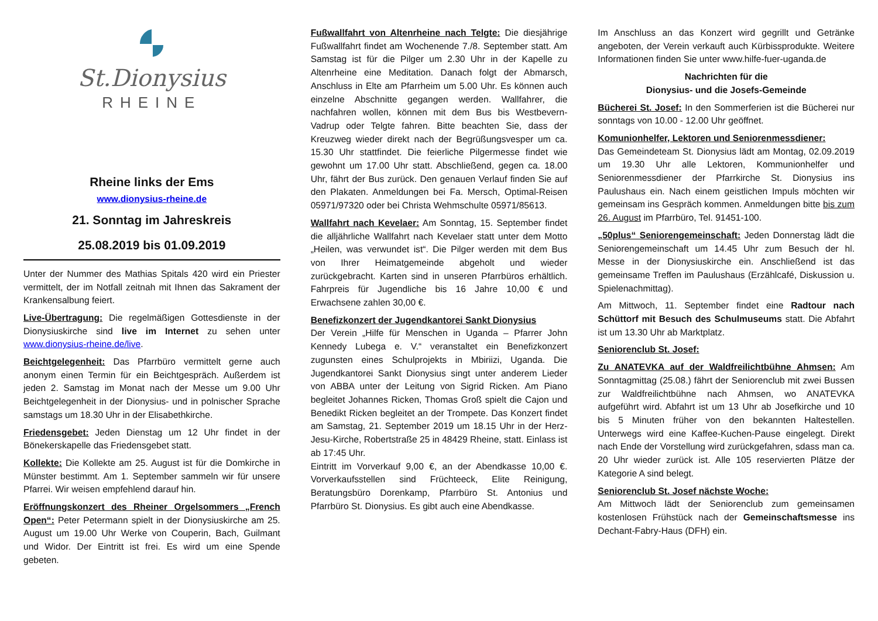St.Dionysius
RHEINE
Rheine links der Ems
www.dionysius-rheine.de
21. Sonntag im Jahreskreis
25.08.2019 bis 01.09.2019
Unter der Nummer des Mathias Spitals 420 wird ein Priester vermittelt, der im Notfall zeitnah mit Ihnen das Sakrament der Krankensalbung feiert.
Live-Übertragung: Die regelmäßigen Gottesdienste in der Dionysiuskirche sind live im Internet zu sehen unter www.dionysius-rheine.de/live.
Beichtgelegenheit: Das Pfarrbüro vermittelt gerne auch anonym einen Termin für ein Beichtgespräch. Außerdem ist jeden 2. Samstag im Monat nach der Messe um 9.00 Uhr Beichtgelegenheit in der Dionysius- und in polnischer Sprache samstags um 18.30 Uhr in der Elisabethkirche.
Friedensgebet: Jeden Dienstag um 12 Uhr findet in der Bönekerskapelle das Friedensgebet statt.
Kollekte: Die Kollekte am 25. August ist für die Domkirche in Münster bestimmt. Am 1. September sammeln wir für unsere Pfarrei. Wir weisen empfehlend darauf hin.
Eröffnungskonzert des Rheiner Orgelsommers „French Open“: Peter Petermann spielt in der Dionysiuskirche am 25. August um 19.00 Uhr Werke von Couperin, Bach, Guilmant und Widor. Der Eintritt ist frei. Es wird um eine Spende gebeten.
Fußwallfahrt von Altenrheine nach Telgte: Die diesjährige Fußwallfahrt findet am Wochenende 7./8. September statt. Am Samstag ist für die Pilger um 2.30 Uhr in der Kapelle zu Altenrheine eine Meditation. Danach folgt der Abmarsch, Anschluss in Elte am Pfarrheim um 5.00 Uhr. Es können auch einzelne Abschnitte gegangen werden. Wallfahrer, die nachfahren wollen, können mit dem Bus bis Westbevern-Vadrup oder Telgte fahren. Bitte beachten Sie, dass der Kreuzweg wieder direkt nach der Begrüßungsvesper um ca. 15.30 Uhr stattfindet. Die feierliche Pilgermesse findet wie gewohnt um 17.00 Uhr statt. Abschließend, gegen ca. 18.00 Uhr, fährt der Bus zurück. Den genauen Verlauf finden Sie auf den Plakaten. Anmeldungen bei Fa. Mersch, Optimal-Reisen 05971/97320 oder bei Christa Wehmschulte 05971/85613.
Wallfahrt nach Kevelaer: Am Sonntag, 15. September findet die alljährliche Wallfahrt nach Kevelaer statt unter dem Motto „Heilen, was verwundet ist“. Die Pilger werden mit dem Bus von Ihrer Heimatgemeinde abgeholt und wieder zurückgebracht. Karten sind in unseren Pfarrbüros erhältlich. Fahrpreis für Jugendliche bis 16 Jahre 10,00 € und Erwachsene zahlen 30,00 €.
Benefizkonzert der Jugendkantorei Sankt Dionysius
Der Verein „Hilfe für Menschen in Uganda – Pfarrer John Kennedy Lubega e. V.“ veranstaltet ein Benefizkonzert zugunsten eines Schulprojekts in Mbiriizi, Uganda. Die Jugendkantorei Sankt Dionysius singt unter anderem Lieder von ABBA unter der Leitung von Sigrid Ricken. Am Piano begleitet Johannes Ricken, Thomas Groß spielt die Cajon und Benedikt Ricken begleitet an der Trompete. Das Konzert findet am Samstag, 21. September 2019 um 18.15 Uhr in der Herz-Jesu-Kirche, Robertstraße 25 in 48429 Rheine, statt. Einlass ist ab 17:45 Uhr.
Eintritt im Vorverkauf 9,00 €, an der Abendkasse 10,00 €. Vorverkaufsstellen sind Früchteeck, Elite Reinigung, Beratungsbüro Dorenkamp, Pfarrbüro St. Antonius und Pfarrbüro St. Dionysius. Es gibt auch eine Abendkasse.
Im Anschluss an das Konzert wird gegrillt und Getränke angeboten, der Verein verkauft auch Kürbissprodukte. Weitere Informationen finden Sie unter www.hilfe-fuer-uganda.de
Nachrichten für die
Dionysius- und die Josefs-Gemeinde
Bücherei St. Josef: In den Sommerferien ist die Bücherei nur sonntags von 10.00 - 12.00 Uhr geöffnet.
Komunionhelfer, Lektoren und Seniorenmessdiener:
Das Gemeindeteam St. Dionysius lädt am Montag, 02.09.2019 um 19.30 Uhr alle Lektoren, Kommunionhelfer und Seniorenmessdiener der Pfarrkirche St. Dionysius ins Paulushaus ein. Nach einem geistlichen Impuls möchten wir gemeinsam ins Gespräch kommen. Anmeldungen bitte bis zum 26. August im Pfarrbüro, Tel. 91451-100.
„50plus“ Seniorengemeinschaft: Jeden Donnerstag lädt die Seniorengemeinschaft um 14.45 Uhr zum Besuch der hl. Messe in der Dionysiuskirche ein. Anschließend ist das gemeinsame Treffen im Paulushaus (Erzählcafé, Diskussion u. Spielenachmittag).
Am Mittwoch, 11. September findet eine Radtour nach Schüttorf mit Besuch des Schulmuseums statt. Die Abfahrt ist um 13.30 Uhr ab Marktplatz.
Seniorenclub St. Josef:
Zu ANATEVKA auf der Waldfreilichtbühne Ahmsen: Am Sonntagmittag (25.08.) fährt der Seniorenclub mit zwei Bussen zur Waldfreilichtbühne nach Ahmsen, wo ANATEVKA aufgeführt wird. Abfahrt ist um 13 Uhr ab Josefkirche und 10 bis 5 Minuten früher von den bekannten Haltestellen. Unterwegs wird eine Kaffee-Kuchen-Pause eingelegt. Direkt nach Ende der Vorstellung wird zurückgefahren, sdass man ca. 20 Uhr wieder zurück ist. Alle 105 reservierten Plätze der Kategorie A sind belegt.
Seniorenclub St. Josef nächste Woche:
Am Mittwoch lädt der Seniorenclub zum gemeinsamen kostenlosen Frühstück nach der Gemeinschaftsmesse ins Dechant-Fabry-Haus (DFH) ein.